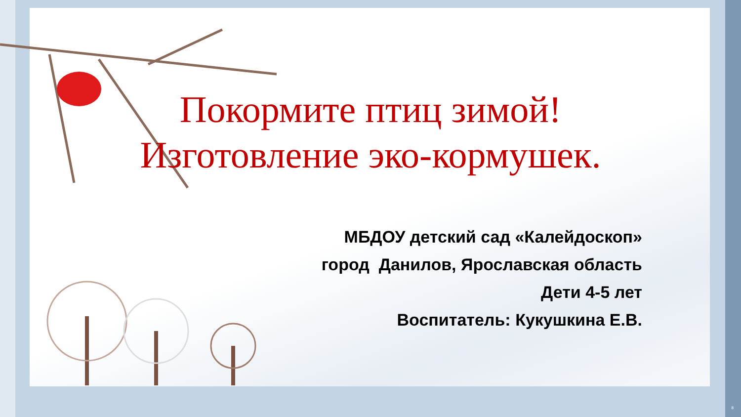Покормите птиц зимой!
Изготовление эко-кормушек.
МБДОУ детский сад «Калейдоскоп»
город Данилов, Ярославская область
Дети 4-5 лет
Воспитатель: Кукушкина Е.В.
8